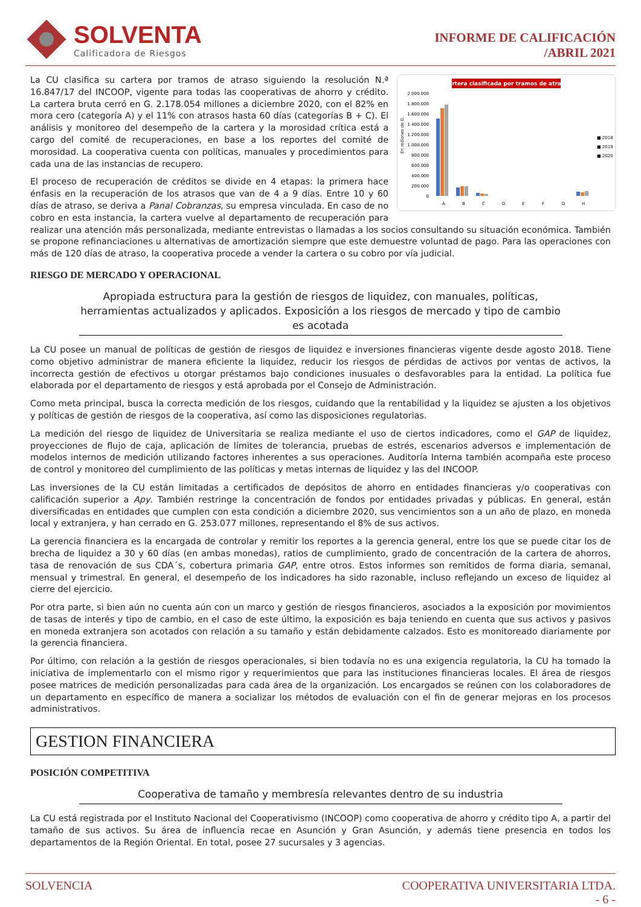SOLVENTA
Calificadora de Riesgos
INFORME DE CALIFICACIÓN
/ABRIL 2021
Cartera clasificada por tramos de atraso
2.000.000
1.800.000
1.600.000
1.400.000
1.200.000
1.000.000
800.000
600.000
400.000
200.000
0
En millones de G.
A
B
C
D
E
F
D
H
■ 2018
■ 2019
■ 2020
La CU clasifica su cartera por tramos de atraso siguiendo la resolución N.ª 16.847/17 del INCOOP, vigente para todas las cooperativas de ahorro y crédito. La cartera bruta cerró en G. 2.178.054 millones a diciembre 2020, con el 82% en mora cero (categoría A) y el 11% con atrasos hasta 60 días (categorías B + C). El análisis y monitoreo del desempeño de la cartera y la morosidad crítica está a cargo del comité de recuperaciones, en base a los reportes del comité de morosidad. La cooperativa cuenta con políticas, manuales y procedimientos para cada una de las instancias de recupero.
El proceso de recuperación de créditos se divide en 4 etapas: la primera hace énfasis en la recuperación de los atrasos que van de 4 a 9 días. Entre 10 y 60 días de atraso, se deriva a Panal Cobranzas, su empresa vinculada. En caso de no cobro en esta instancia, la cartera vuelve al departamento de recuperación para realizar una atención más personalizada, mediante entrevistas o llamadas a los socios consultando su situación económica. También se propone refinanciaciones u alternativas de amortización siempre que este demuestre voluntad de pago. Para las operaciones con más de 120 días de atraso, la cooperativa procede a vender la cartera o su cobro por vía judicial.
RIESGO DE MERCADO Y OPERACIONAL
Apropiada estructura para la gestión de riesgos de liquidez, con manuales, políticas, herramientas actualizados y aplicados. Exposición a los riesgos de mercado y tipo de cambio es acotada
La CU posee un manual de políticas de gestión de riesgos de liquidez e inversiones financieras vigente desde agosto 2018. Tiene como objetivo administrar de manera eficiente la liquidez, reducir los riesgos de pérdidas de activos por ventas de activos, la incorrecta gestión de efectivos u otorgar préstamos bajo condiciones inusuales o desfavorables para la entidad. La política fue elaborada por el departamento de riesgos y está aprobada por el Consejo de Administración.
Como meta principal, busca la correcta medición de los riesgos, cuidando que la rentabilidad y la liquidez se ajusten a los objetivos y políticas de gestión de riesgos de la cooperativa, así como las disposiciones regulatorias.
La medición del riesgo de liquidez de Universitaria se realiza mediante el uso de ciertos indicadores, como el GAP de liquidez, proyecciones de flujo de caja, aplicación de límites de tolerancia, pruebas de estrés, escenarios adversos e implementación de modelos internos de medición utilizando factores inherentes a sus operaciones. Auditoría Interna también acompaña este proceso de control y monitoreo del cumplimiento de las políticas y metas internas de liquidez y las del INCOOP.
Las inversiones de la CU están limitadas a certificados de depósitos de ahorro en entidades financieras y/o cooperativas con calificación superior a Apy. También restringe la concentración de fondos por entidades privadas y públicas. En general, están diversificadas en entidades que cumplen con esta condición a diciembre 2020, sus vencimientos son a un año de plazo, en moneda local y extranjera, y han cerrado en G. 253.077 millones, representando el 8% de sus activos.
La gerencia financiera es la encargada de controlar y remitir los reportes a la gerencia general, entre los que se puede citar los de brecha de liquidez a 30 y 60 días (en ambas monedas), ratios de cumplimiento, grado de concentración de la cartera de ahorros, tasa de renovación de sus CDA´s, cobertura primaria GAP, entre otros. Estos informes son remitidos de forma diaria, semanal, mensual y trimestral. En general, el desempeño de los indicadores ha sido razonable, incluso reflejando un exceso de liquidez al cierre del ejercicio.
Por otra parte, si bien aún no cuenta aún con un marco y gestión de riesgos financieros, asociados a la exposición por movimientos de tasas de interés y tipo de cambio, en el caso de este último, la exposición es baja teniendo en cuenta que sus activos y pasivos en moneda extranjera son acotados con relación a su tamaño y están debidamente calzados. Esto es monitoreado diariamente por la gerencia financiera.
Por último, con relación a la gestión de riesgos operacionales, si bien todavía no es una exigencia regulatoria, la CU ha tomado la iniciativa de implementarlo con el mismo rigor y requerimientos que para las instituciones financieras locales. El área de riesgos posee matrices de medición personalizadas para cada área de la organización. Los encargados se reúnen con los colaboradores de un departamento en específico de manera a socializar los métodos de evaluación con el fin de generar mejoras en los procesos administrativos.
GESTION FINANCIERA
POSICIÓN COMPETITIVA
Cooperativa de tamaño y membresía relevantes dentro de su industria
La CU está registrada por el Instituto Nacional del Cooperativismo (INCOOP) como cooperativa de ahorro y crédito tipo A, a partir del tamaño de sus activos. Su área de influencia recae en Asunción y Gran Asunción, y además tiene presencia en todos los departamentos de la Región Oriental. En total, posee 27 sucursales y 3 agencias.
SOLVENCIA COOPERATIVA UNIVERSITARIA LTDA.
- 6 -